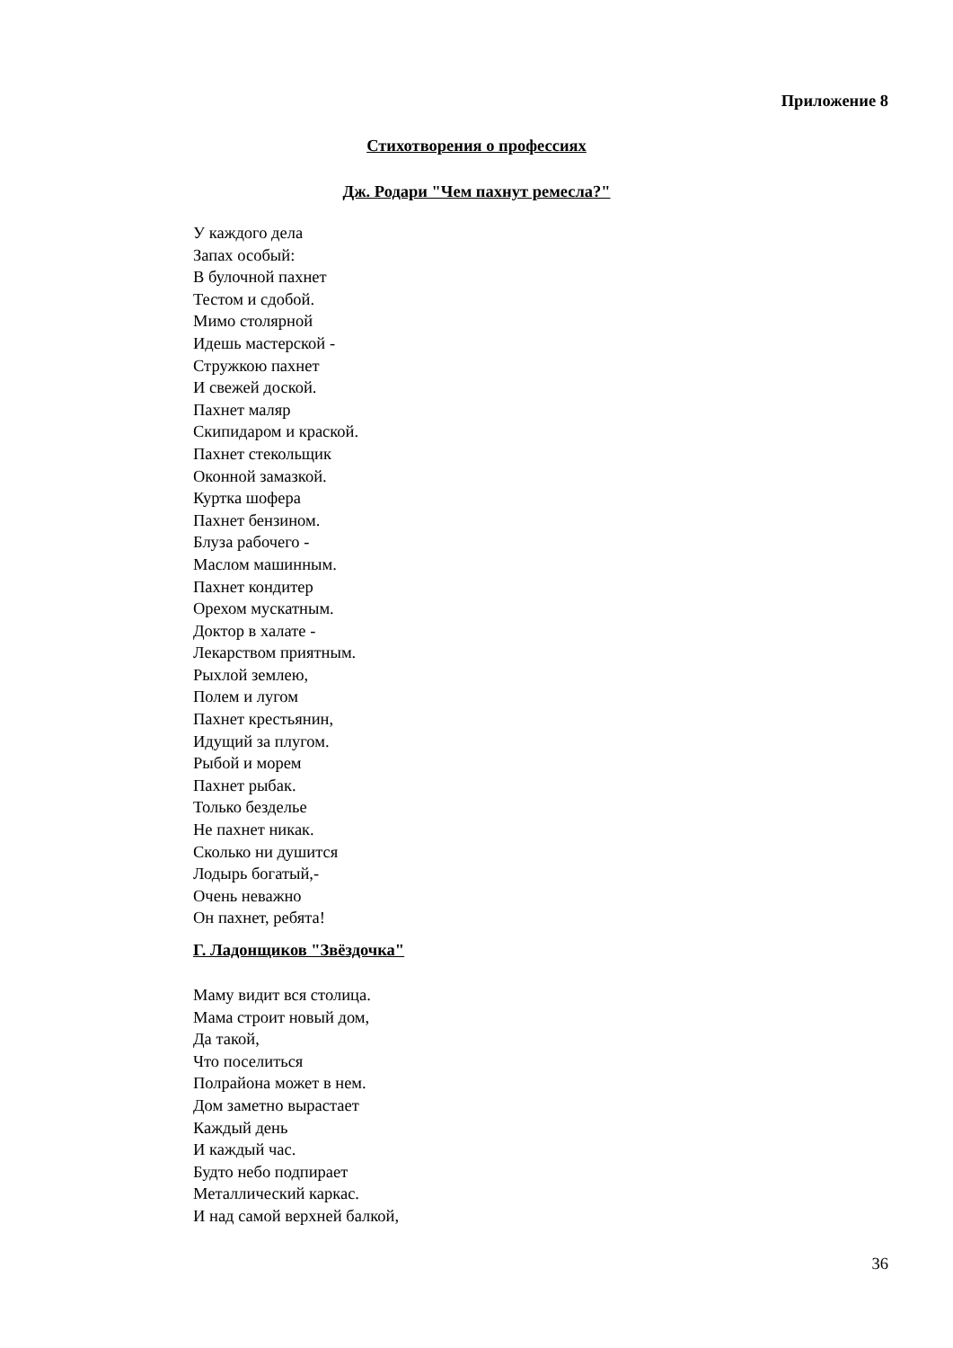Приложение 8
Стихотворения о профессиях
Дж. Родари "Чем пахнут ремесла?"
У каждого дела
Запах особый:
В булочной пахнет
Тестом и сдобой.
Мимо столярной
Идешь мастерской -
Стружкою пахнет
И свежей доской.
Пахнет маляр
Скипидаром и краской.
Пахнет стекольщик
Оконной замазкой.
Куртка шофера
Пахнет бензином.
Блуза рабочего -
Маслом машинным.
Пахнет кондитер
Орехом мускатным.
Доктор в халате -
Лекарством приятным.
Рыхлой землею,
Полем и лугом
Пахнет крестьянин,
Идущий за плугом.
Рыбой и морем
Пахнет рыбак.
Только безделье
Не пахнет никак.
Сколько ни душится
Лодырь богатый,-
Очень неважно
Он пахнет, ребята!
Г. Ладонщиков "Звёздочка"
Маму видит вся столица.
Мама строит новый дом,
Да такой,
Что поселиться
Полрайона может в нем.
Дом заметно вырастает
Каждый день
И каждый час.
Будто небо подпирает
Металлический каркас.
И над самой верхней балкой,
36